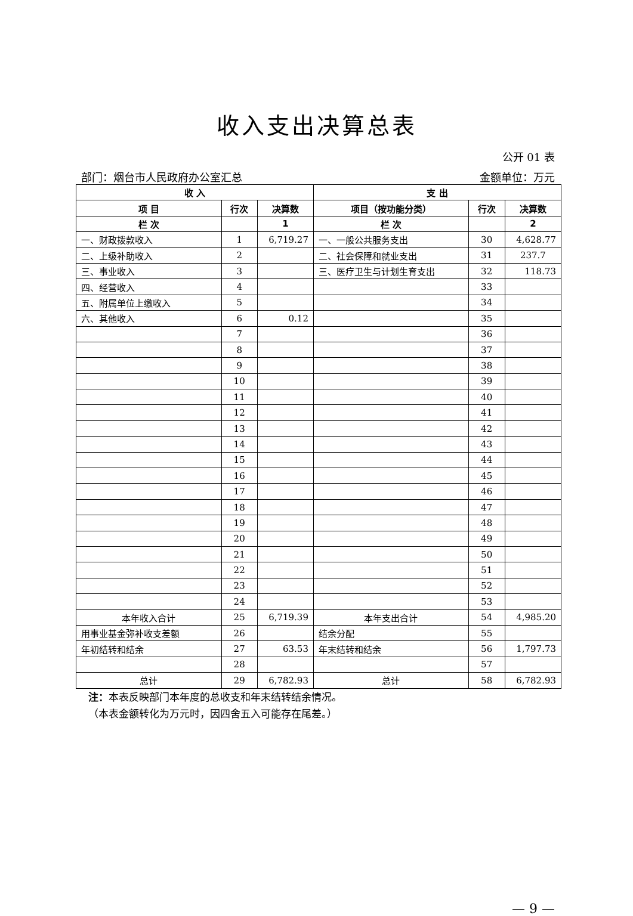收入支出决算总表
公开 01 表
部门：烟台市人民政府办公室汇总 金额单位：万元
| 收 入 | | | 支 出 | | |
| --- | --- | --- | --- | --- | --- |
| 项 目 | 行次 | 决算数 | 项目（按功能分类） | 行次 | 决算数 |
| 栏 次 | | 1 | 栏 次 | | 2 |
| 一、财政拨款收入 | 1 | 6,719.27 | 一、一般公共服务支出 | 30 | 4,628.77 |
| 二、上级补助收入 | 2 | | 二、社会保障和就业支出 | 31 | 237.7 |
| 三、事业收入 | 3 | | 三、医疗卫生与计划生育支出 | 32 | 118.73 |
| 四、经营收入 | 4 | | | 33 | |
| 五、附属单位上缴收入 | 5 | | | 34 | |
| 六、其他收入 | 6 | 0.12 | | 35 | |
| | 7 | | | 36 | |
| | 8 | | | 37 | |
| | 9 | | | 38 | |
| | 10 | | | 39 | |
| | 11 | | | 40 | |
| | 12 | | | 41 | |
| | 13 | | | 42 | |
| | 14 | | | 43 | |
| | 15 | | | 44 | |
| | 16 | | | 45 | |
| | 17 | | | 46 | |
| | 18 | | | 47 | |
| | 19 | | | 48 | |
| | 20 | | | 49 | |
| | 21 | | | 50 | |
| | 22 | | | 51 | |
| | 23 | | | 52 | |
| | 24 | | | 53 | |
| 本年收入合计 | 25 | 6,719.39 | 本年支出合计 | 54 | 4,985.20 |
| 用事业基金弥补收支差额 | 26 | | 结余分配 | 55 | |
| 年初结转和结余 | 27 | 63.53 | 年末结转和结余 | 56 | 1,797.73 |
| | 28 | | | 57 | |
| 总计 | 29 | 6,782.93 | 总计 | 58 | 6,782.93 |
注：本表反映部门本年度的总收支和年末结转结余情况。
（本表金额转化为万元时，因四舍五入可能存在尾差。）
— 9 —